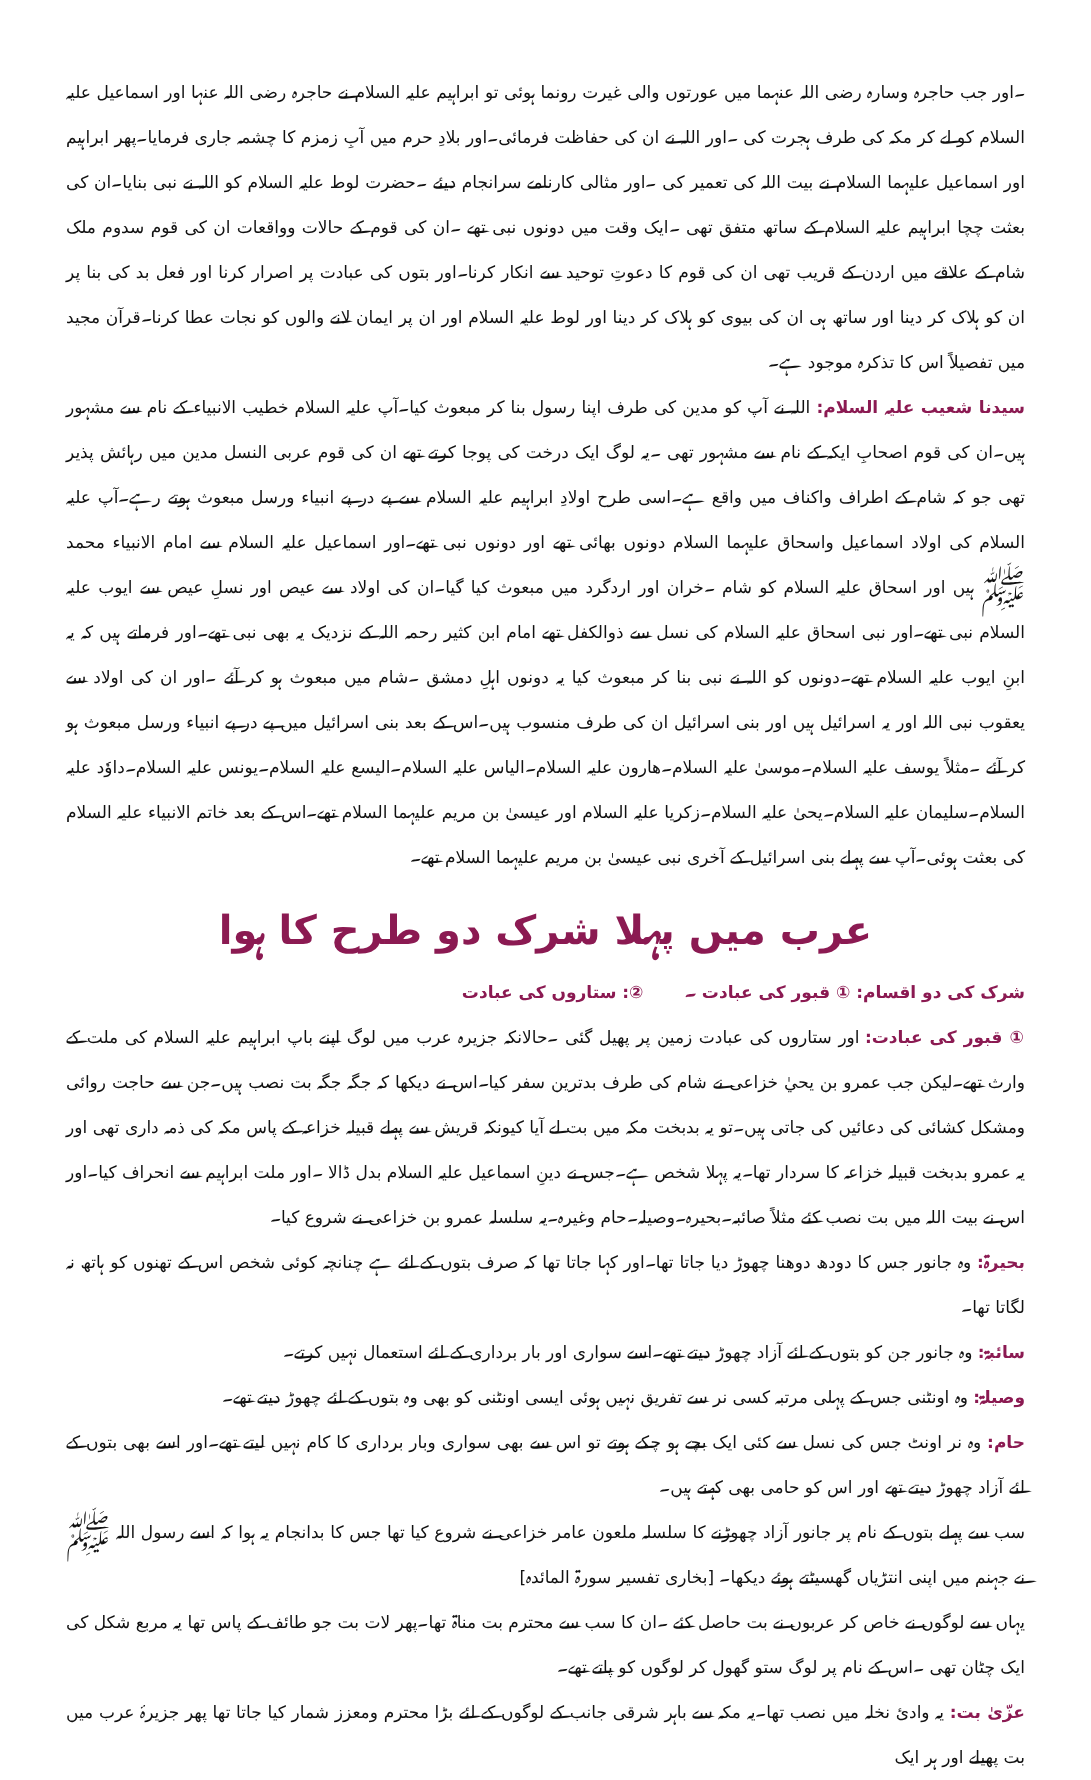۔اور جب حاجرہ وسارہ رضی اللہ عنہما میں عورتوں والی غیرت رونما ہوئی تو ابراہیم علیہ السلام نے حاجرہ رضی اللہ عنہا اور اسماعیل علیہ السلام کو لے کر مکہ کی طرف ہجرت کی ۔اور اللہ نے ان کی حفاظت فرمائی۔اور بلادِ حرم میں آبِ زمزم کا چشمہ جاری فرمایا۔پھر ابراہیم اور اسماعیل علیہما السلام نے بیت اللہ کی تعمیر کی ۔اور مثالی کارنامے سرانجام دیئے ۔حضرت لوط علیہ السلام کو اللہ نے نبی بنایا۔ان کی بعثت چچا ابراہیم علیہ السلام کے ساتھ متفق تھی ۔ایک وقت میں دونوں نبی تھے ۔ان کی قوم کے حالات وواقعات ان کی قوم سدوم ملک شام کے علاقے میں اردن کے قریب تھی ان کی قوم کا دعوتِ توحید سے انکار کرنا۔اور بتوں کی عبادت پر اصرار کرنا اور فعل بد کی بنا پر ان کو ہلاک کر دینا اور ساتھ ہی ان کی بیوی کو ہلاک کر دینا اور لوط علیہ السلام اور ان پر ایمان لانے والوں کو نجات عطا کرنا۔قرآن مجید میں تفصیلاً اس کا تذکرہ موجود ہے۔
سیدنا شعیب علیہ السلام: اللہ نے آپ کو مدین کی طرف اپنا رسول بنا کر مبعوث کیا۔آپ علیہ السلام خطیب الانبیاء کے نام سے مشہور ہیں۔ان کی قوم اصحابِ ایکہ کے نام سے مشہور تھی ۔یہ لوگ ایک درخت کی پوجا کرتے تھے ان کی قوم عربی النسل مدین میں رہائش پذیر تھی جو کہ شام کے اطراف واکناف میں واقع ہے۔اسی طرح اولادِ ابراہیم علیہ السلام سے پے در پے انبیاء ورسل مبعوث ہوتے رہے۔آپ علیہ السلام کی اولاد اسماعیل واسحاق علیہما السلام دونوں بھائی تھے اور دونوں نبی تھے۔اور اسماعیل علیہ السلام سے امام الانبیاء محمد ﷺ ہیں اور اسحاق علیہ السلام کو شام ۔خران اور اردگرد میں مبعوث کیا گیا۔ان کی اولاد سے عیص اور نسلِ عیص سے ایوب علیہ السلام نبی تھے۔اور نبی اسحاق علیہ السلام کی نسل سے ذوالکفل تھے امام ابن کثیر رحمہ اللہ کے نزدیک یہ بھی نبی تھے۔اور فرماتے ہیں کہ یہ ابنِ ایوب علیہ السلام تھے۔دونوں کو اللہ نے نبی بنا کر مبعوث کیا یہ دونوں اہلِ دمشق ۔شام میں مبعوث ہو کر آئے ۔اور ان کی اولاد سے یعقوب نبی اللہ اور یہ اسرائیل ہیں اور بنی اسرائیل ان کی طرف منسوب ہیں۔اس کے بعد بنی اسرائیل میں پے در پے انبیاء ورسل مبعوث ہو کر آئے ۔مثلاً یوسف علیہ السلام۔موسیٰ علیہ السلام۔ھارون علیہ السلام۔الیاس علیہ السلام۔الیسع علیہ السلام۔یونس علیہ السلام۔داوٗد علیہ السلام۔سلیمان علیہ السلام۔یحیٰ علیہ السلام۔زکریا علیہ السلام اور عیسیٰ بن مریم علیہما السلام تھے۔اس کے بعد خاتم الانبیاء علیہ السلام کی بعثت ہوئی۔آپ سے پہلے بنی اسرائیل کے آخری نبی عیسیٰ بن مریم علیہما السلام تھے۔
عرب میں پہلا شرک دو طرح کا ہوا
شرک کی دو اقسام: ① قبور کی عبادت ۔ ②: ستاروں کی عبادت
① قبور کی عبادت: اور ستاروں کی عبادت زمین پر پھیل گئی ۔حالانکہ جزیرہ عرب میں لوگ اپنے باپ ابراہیم علیہ السلام کی ملت کے وارث تھے۔لیکن جب عمرو بن یحيٰ خزاعی نے شام کی طرف بدترین سفر کیا۔اس نے دیکھا کہ جگہ جگہ بت نصب ہیں۔جن سے حاجت روائی ومشکل کشائی کی دعائیں کی جاتی ہیں۔تو یہ بدبخت مکہ میں بت لے آیا کیونکہ قریش سے پہلے قبیلہ خزاعہ کے پاس مکہ کی ذمہ داری تھی اور یہ عمرو بدبخت قبیلہ خزاعہ کا سردار تھا۔یہ پہلا شخص ہے۔جس نے دینِ اسماعیل علیہ السلام بدل ڈالا ۔اور ملت ابراہیم سے انحراف کیا۔اور اس نے بیت اللہ میں بت نصب کئے مثلاً صائبہ۔بحیرہ۔وصیلہ۔حام وغیرہ۔یہ سلسلہ عمرو بن خزاعی نے شروع کیا۔
بحیرۃ: وہ جانور جس کا دودھ دوھنا چھوڑ دیا جاتا تھا۔اور کہا جاتا تھا کہ صرف بتوں کے لئے ہے چنانچہ کوئی شخص اس کے تھنوں کو ہاتھ نہ لگاتا تھا۔
سائبۃ: وہ جانور جن کو بتوں کے لئے آزاد چھوڑ دیتے تھے۔اسے سواری اور بار برداری کے لئے استعمال نہیں کرتے۔
وصیلۃ: وہ اونٹنی جس کے پہلی مرتبہ کسی نر سے تفریق نہیں ہوئی ایسی اونٹنی کو بھی وہ بتوں کے لئے چھوڑ دیتے تھے۔
حام: وہ نر اونٹ جس کی نسل سے کئی ایک بچے ہو چکے ہوتے تو اس سے بھی سواری وبار برداری کا کام نہیں لیتے تھے۔اور اسے بھی بتوں کے لئے آزاد چھوڑ دیتے تھے اور اس کو حامی بھی کہتے ہیں۔
سب سے پہلے بتوں کے نام پر جانور آزاد چھوڑنے کا سلسلہ ملعون عامر خزاعی نے شروع کیا تھا جس کا بدانجام یہ ہوا کہ اسے رسول اللہ ﷺ نے جہنم میں اپنی انتڑیاں گھسیٹتے ہوئے دیکھا۔ [بخاری تفسیر سورۃ المائدہ]
یہاں سے لوگوں نے خاص کر عربوں نے بت حاصل کئے ۔ان کا سب سے محترم بت مناۃ تھا۔پھر لات بت جو طائف کے پاس تھا یہ مربع شکل کی ایک چٹان تھی ۔اس کے نام پر لوگ ستو گھول کر لوگوں کو پاتے تھے۔
عزّیٰ بت: یہ وادیٔ نخلہ میں نصب تھا۔یہ مکہ سے باہر شرقی جانب کے لوگوں کے لئے بڑا محترم ومعزز شمار کیا جاتا تھا پھر جزیرۂ عرب میں بت پھیلے اور ہر ایک